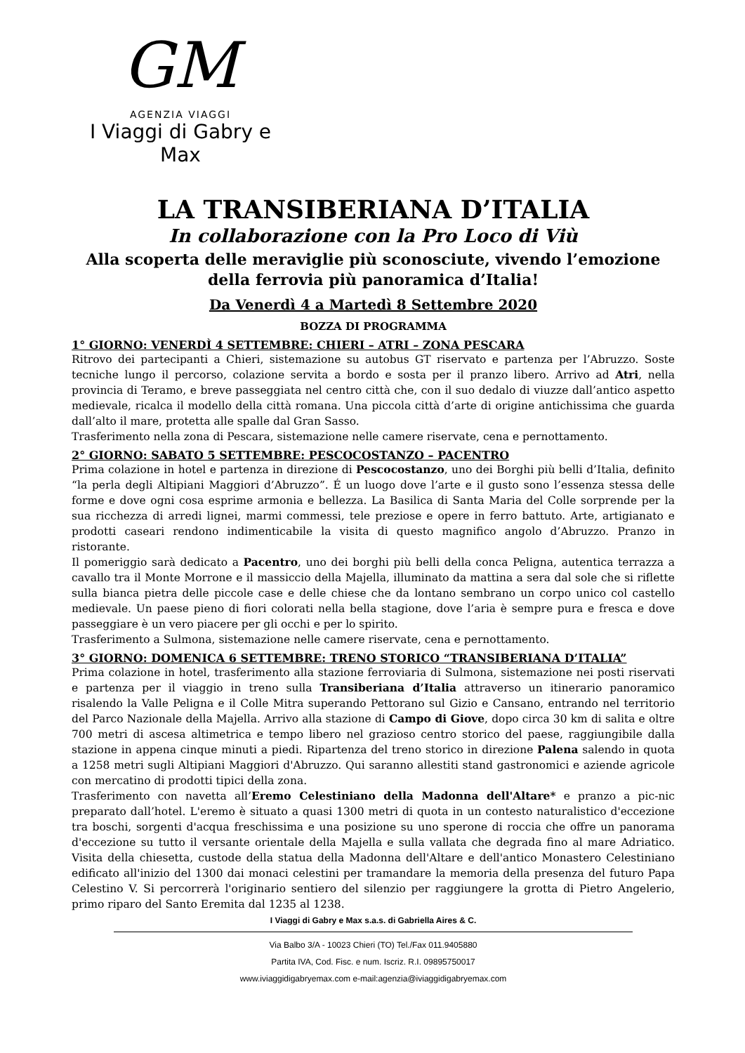GM
AGENZIA VIAGGI
I Viaggi di Gabry e Max
LA TRANSIBERIANA D’ITALIA
In collaborazione con la Pro Loco di Viù
Alla scoperta delle meraviglie più sconosciute, vivendo l’emozione della ferrovia più panoramica d’Italia!
Da Venerdì 4 a Martedì 8 Settembre 2020
BOZZA DI PROGRAMMA
1° GIORNO: VENERDÌ 4 SETTEMBRE: CHIERI – ATRI – ZONA PESCARA
Ritrovo dei partecipanti a Chieri, sistemazione su autobus GT riservato e partenza per l’Abruzzo. Soste tecniche lungo il percorso, colazione servita a bordo e sosta per il pranzo libero. Arrivo ad Atri, nella provincia di Teramo, e breve passeggiata nel centro città che, con il suo dedalo di viuzze dall’antico aspetto medievale, ricalca il modello della città romana. Una piccola città d’arte di origine antichissima che guarda dall’alto il mare, protetta alle spalle dal Gran Sasso.
Trasferimento nella zona di Pescara, sistemazione nelle camere riservate, cena e pernottamento.
2° GIORNO: SABATO 5 SETTEMBRE: PESCOCOSTANZO – PACENTRO
Prima colazione in hotel e partenza in direzione di Pescocostanzo, uno dei Borghi più belli d’Italia, definito “la perla degli Altipiani Maggiori d’Abruzzo”. É un luogo dove l’arte e il gusto sono l’essenza stessa delle forme e dove ogni cosa esprime armonia e bellezza. La Basilica di Santa Maria del Colle sorprende per la sua ricchezza di arredi lignei, marmi commessi, tele preziose e opere in ferro battuto. Arte, artigianato e prodotti caseari rendono indimenticabile la visita di questo magnifico angolo d’Abruzzo. Pranzo in ristorante.
Il pomeriggio sarà dedicato a Pacentro, uno dei borghi più belli della conca Peligna, autentica terrazza a cavallo tra il Monte Morrone e il massiccio della Majella, illuminato da mattina a sera dal sole che si riflette sulla bianca pietra delle piccole case e delle chiese che da lontano sembrano un corpo unico col castello medievale. Un paese pieno di fiori colorati nella bella stagione, dove l’aria è sempre pura e fresca e dove passeggiare è un vero piacere per gli occhi e per lo spirito.
Trasferimento a Sulmona, sistemazione nelle camere riservate, cena e pernottamento.
3° GIORNO: DOMENICA 6 SETTEMBRE: TRENO STORICO “TRANSIBERIANA D’ITALIA”
Prima colazione in hotel, trasferimento alla stazione ferroviaria di Sulmona, sistemazione nei posti riservati e partenza per il viaggio in treno sulla Transiberiana d’Italia attraverso un itinerario panoramico risalendo la Valle Peligna e il Colle Mitra superando Pettorano sul Gizio e Cansano, entrando nel territorio del Parco Nazionale della Majella. Arrivo alla stazione di Campo di Giove, dopo circa 30 km di salita e oltre 700 metri di ascesa altimetrica e tempo libero nel grazioso centro storico del paese, raggiungibile dalla stazione in appena cinque minuti a piedi. Ripartenza del treno storico in direzione Palena salendo in quota a 1258 metri sugli Altipiani Maggiori d'Abruzzo. Qui saranno allestiti stand gastronomici e aziende agricole con mercatino di prodotti tipici della zona.
Trasferimento con navetta all’Eremo Celestiniano della Madonna dell'Altare* e pranzo a pic-nic preparato dall’hotel. L'eremo è situato a quasi 1300 metri di quota in un contesto naturalistico d'eccezione tra boschi, sorgenti d'acqua freschissima e una posizione su uno sperone di roccia che offre un panorama d'eccezione su tutto il versante orientale della Majella e sulla vallata che degrada fino al mare Adriatico. Visita della chiesetta, custode della statua della Madonna dell'Altare e dell'antico Monastero Celestiniano edificato all'inizio del 1300 dai monaci celestini per tramandare la memoria della presenza del futuro Papa Celestino V. Si percorrerà l'originario sentiero del silenzio per raggiungere la grotta di Pietro Angelerio, primo riparo del Santo Eremita dal 1235 al 1238.
I Viaggi di Gabry e Max s.a.s. di Gabriella Aires & C.
Via Balbo 3/A - 10023 Chieri (TO) Tel./Fax 011.9405880
Partita IVA, Cod. Fisc. e num. Iscriz. R.I. 09895750017
www.iviaggidigabryemax.com e-mail:agenzia@iviaggidigabryemax.com